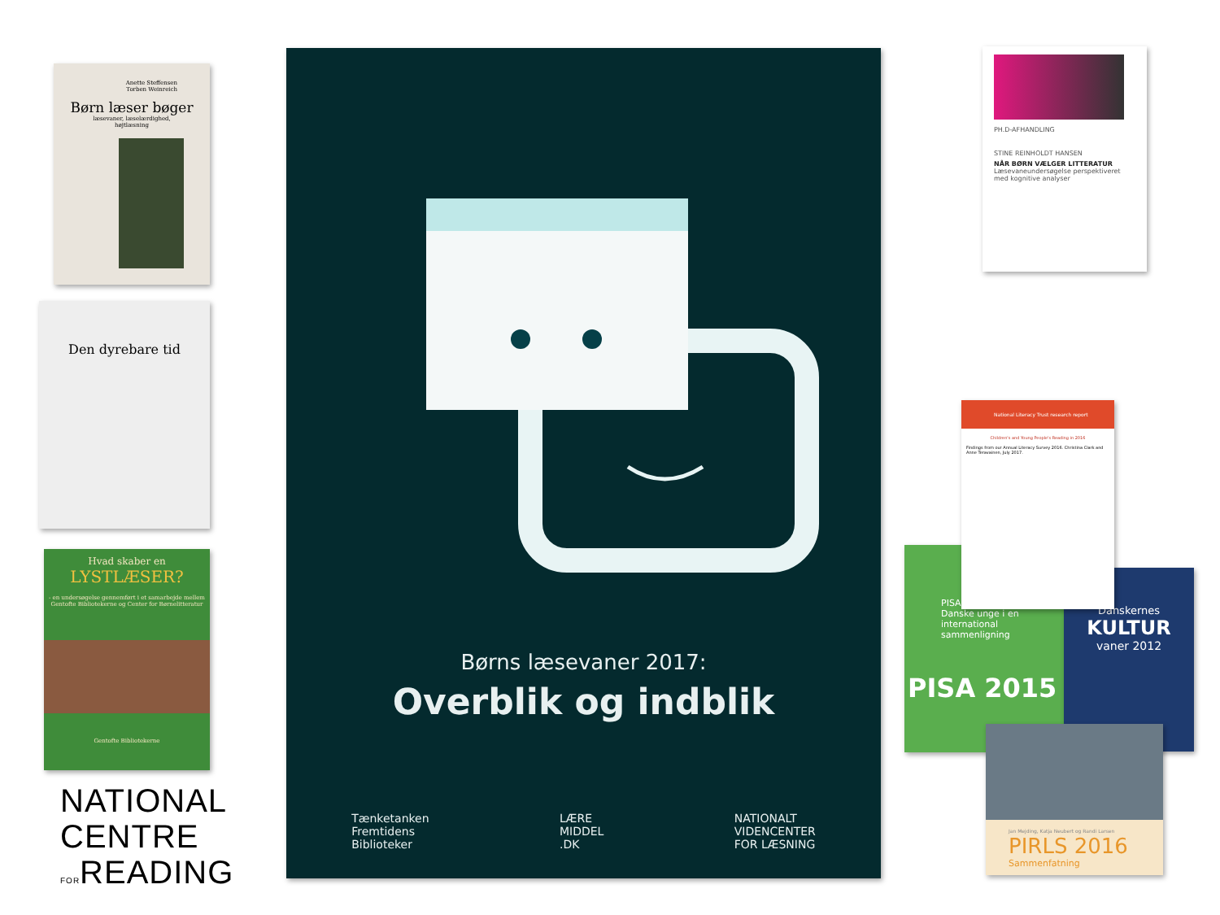Anette Steffensen
Torben Weinreich
Børn læser bøger
læsevaner, læselærdighed,
højtlæsning
Den dyrebare tid
Hvad skaber en
LYSTLÆSER?
- en undersøgelse gennemført i et samarbejde mellem Gentofte Bibliotekerne og Center for Børnelitteratur
Gentofte Bibliotekerne
NATIONAL
CENTRE
FORREADING
Børns læsevaner 2017:
Overblik og indblik
Tænketanken
Fremtidens
Biblioteker
LÆRE
MIDDEL
.DK
NATIONALT
VIDENCENTER
FOR LÆSNING
PH.D-AFHANDLING
STINE REINHOLDT HANSEN
NÅR BØRN VÆLGER LITTERATUR
Læsevaneundersøgelse perspektiveret med kognitive analyser
PISA
Danske unge i en international sammenligning
PISA 2015
Danskernes
KULTUR
vaner 2012
National Literacy Trust research report
Children's and Young People's Reading in 2016
Findings from our Annual Literacy Survey 2016. Christina Clark and Anne Teravainen, July 2017.
Jan Mejding, Katja Neubert og Randi Larsen
PIRLS 2016
Sammenfatning